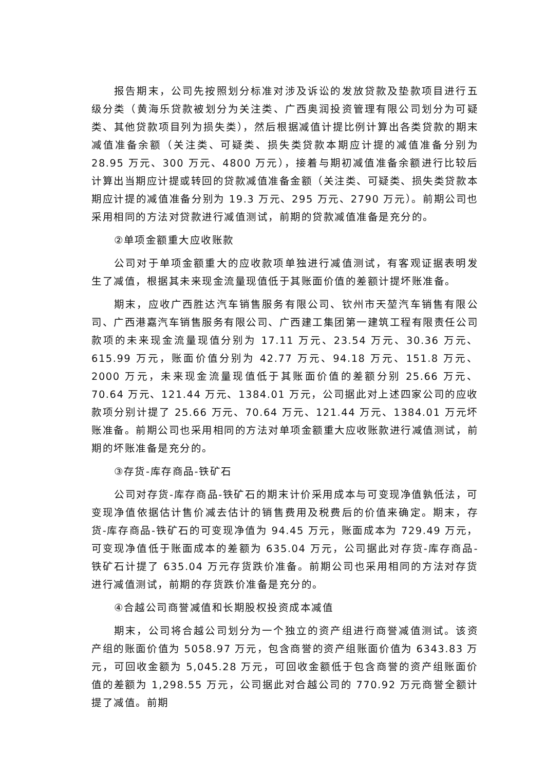报告期末，公司先按照划分标准对涉及诉讼的发放贷款及垫款项目进行五级分类（黄海乐贷款被划分为关注类、广西奥润投资管理有限公司划分为可疑类、其他贷款项目列为损失类），然后根据减值计提比例计算出各类贷款的期末减值准备余额（关注类、可疑类、损失类贷款本期应计提的减值准备分别为 28.95 万元、300 万元、4800 万元），接着与期初减值准备余额进行比较后计算出当期应计提或转回的贷款减值准备金额（关注类、可疑类、损失类贷款本期应计提的减值准备分别为 19.3 万元、295 万元、2790 万元）。前期公司也采用相同的方法对贷款进行减值测试，前期的贷款减值准备是充分的。
②单项金额重大应收账款
公司对于单项金额重大的应收款项单独进行减值测试，有客观证据表明发生了减值，根据其未来现金流量现值低于其账面价值的差额计提坏账准备。
期末，应收广西胜达汽车销售服务有限公司、钦州市天堃汽车销售有限公司、广西港嘉汽车销售服务有限公司、广西建工集团第一建筑工程有限责任公司款项的未来现金流量现值分别为 17.11 万元、23.54 万元、30.36 万元、615.99 万元，账面价值分别为 42.77 万元、94.18 万元、151.8 万元、2000 万元，未来现金流量现值低于其账面价值的差额分别 25.66 万元、70.64 万元、121.44 万元、1384.01 万元，公司据此对上述四家公司的应收款项分别计提了 25.66 万元、70.64 万元、121.44 万元、1384.01 万元坏账准备。前期公司也采用相同的方法对单项金额重大应收账款进行减值测试，前期的坏账准备是充分的。
③存货-库存商品-铁矿石
公司对存货-库存商品-铁矿石的期末计价采用成本与可变现净值孰低法，可变现净值依据估计售价减去估计的销售费用及税费后的价值来确定。期末，存货-库存商品-铁矿石的可变现净值为 94.45 万元，账面成本为 729.49 万元，可变现净值低于账面成本的差额为 635.04 万元，公司据此对存货-库存商品-铁矿石计提了 635.04 万元存货跌价准备。前期公司也采用相同的方法对存货进行减值测试，前期的存货跌价准备是充分的。
④合越公司商誉减值和长期股权投资成本减值
期末，公司将合越公司划分为一个独立的资产组进行商誉减值测试。该资产组的账面价值为 5058.97 万元，包含商誉的资产组账面价值为 6343.83 万元，可回收金额为 5,045.28 万元，可回收金额低于包含商誉的资产组账面价值的差额为 1,298.55 万元，公司据此对合越公司的 770.92 万元商誉全额计提了减值。前期